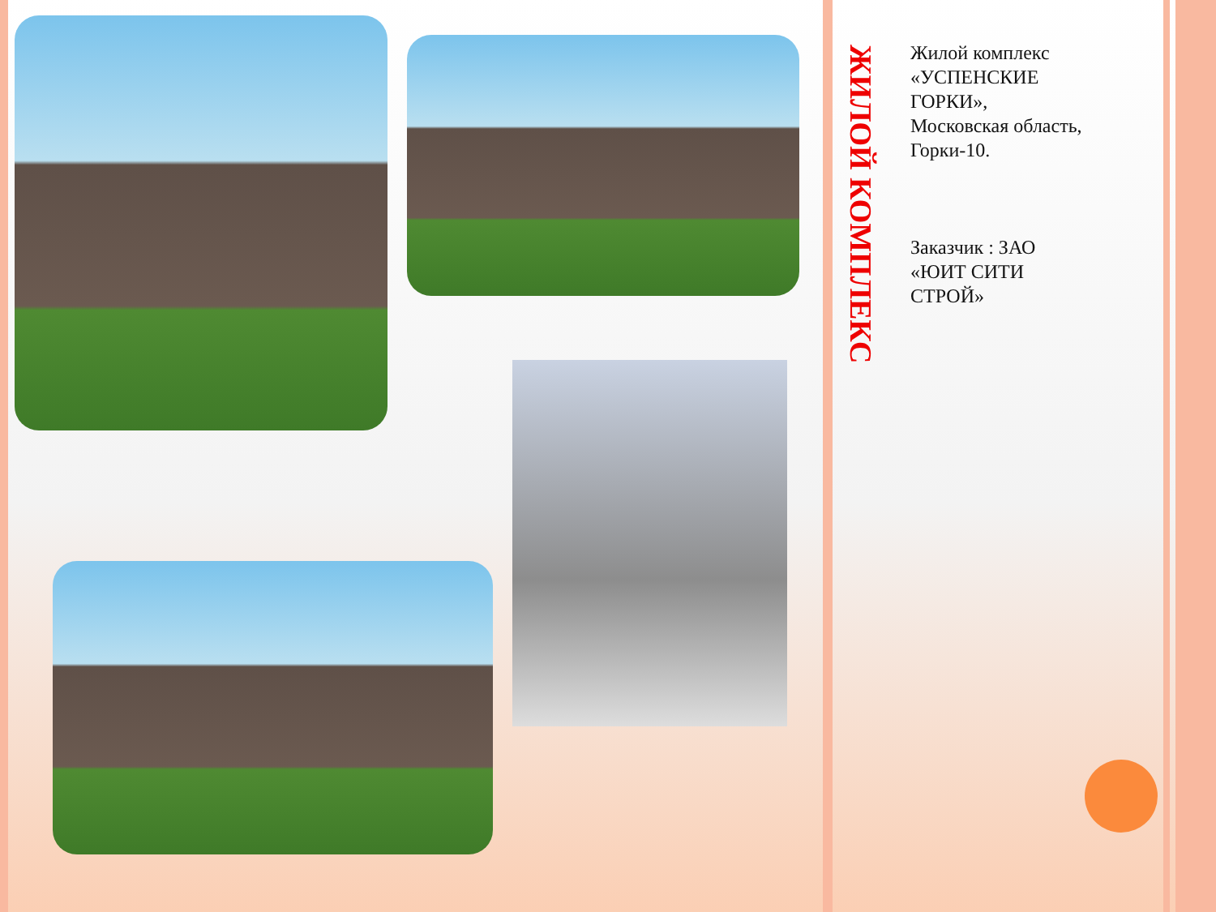ЖИЛОЙ КОМПЛЕКС
Жилой комплекс «УСПЕНСКИЕ ГОРКИ», Московская область, Горки-10.
Заказчик : ЗАО «ЮИТ СИТИ СТРОЙ»